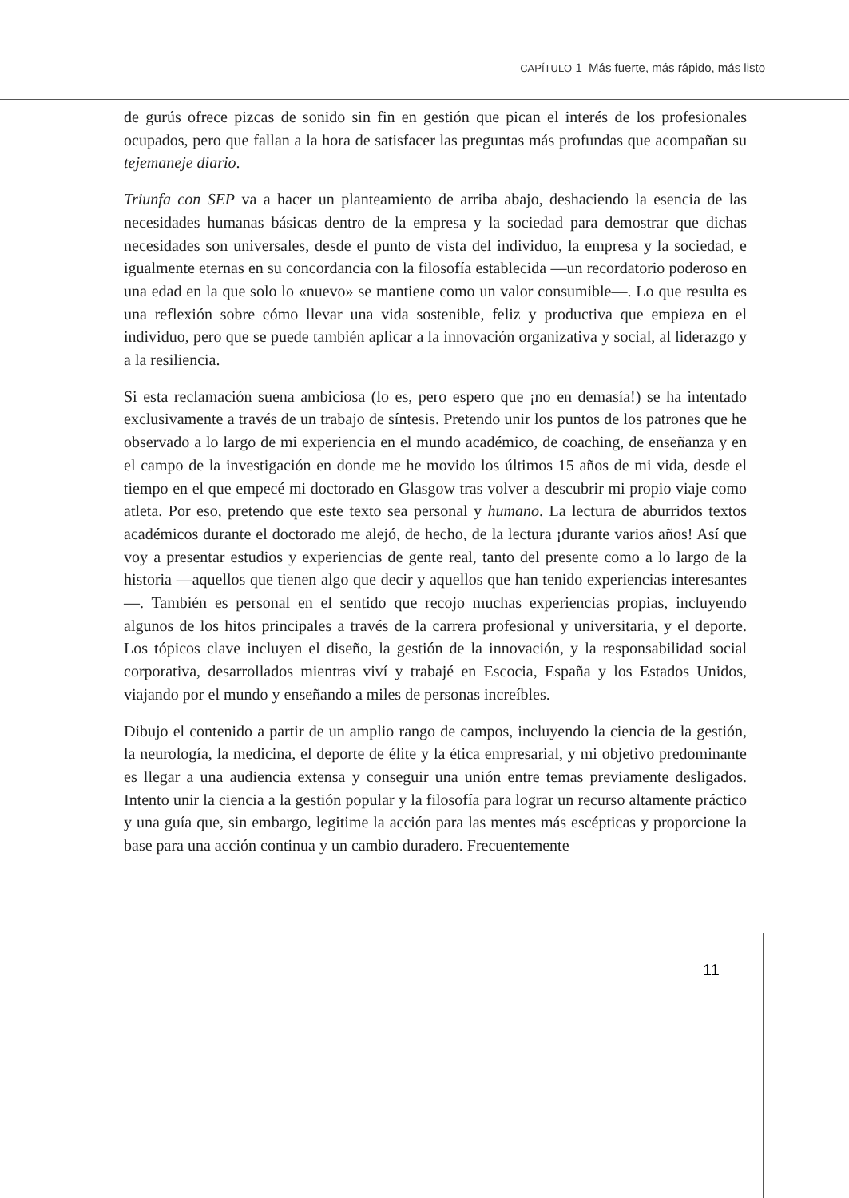CAPÍTULO 1 Más fuerte, más rápido, más listo
de gurús ofrece pizcas de sonido sin fin en gestión que pican el interés de los profesionales ocupados, pero que fallan a la hora de satisfacer las preguntas más profundas que acompañan su tejemaneje diario.
Triunfa con SEP va a hacer un planteamiento de arriba abajo, deshaciendo la esencia de las necesidades humanas básicas dentro de la empresa y la sociedad para demostrar que dichas necesidades son universales, desde el punto de vista del individuo, la empresa y la sociedad, e igualmente eternas en su concordancia con la filosofía establecida —un recordatorio poderoso en una edad en la que solo lo «nuevo» se mantiene como un valor consumible—. Lo que resulta es una reflexión sobre cómo llevar una vida sostenible, feliz y productiva que empieza en el individuo, pero que se puede también aplicar a la innovación organizativa y social, al liderazgo y a la resiliencia.
Si esta reclamación suena ambiciosa (lo es, pero espero que ¡no en demasía!) se ha intentado exclusivamente a través de un trabajo de síntesis. Pretendo unir los puntos de los patrones que he observado a lo largo de mi experiencia en el mundo académico, de coaching, de enseñanza y en el campo de la investigación en donde me he movido los últimos 15 años de mi vida, desde el tiempo en el que empecé mi doctorado en Glasgow tras volver a descubrir mi propio viaje como atleta. Por eso, pretendo que este texto sea personal y humano. La lectura de aburridos textos académicos durante el doctorado me alejó, de hecho, de la lectura ¡durante varios años! Así que voy a presentar estudios y experiencias de gente real, tanto del presente como a lo largo de la historia —aquellos que tienen algo que decir y aquellos que han tenido experiencias interesantes—. También es personal en el sentido que recojo muchas experiencias propias, incluyendo algunos de los hitos principales a través de la carrera profesional y universitaria, y el deporte. Los tópicos clave incluyen el diseño, la gestión de la innovación, y la responsabilidad social corporativa, desarrollados mientras viví y trabajé en Escocia, España y los Estados Unidos, viajando por el mundo y enseñando a miles de personas increíbles.
Dibujo el contenido a partir de un amplio rango de campos, incluyendo la ciencia de la gestión, la neurología, la medicina, el deporte de élite y la ética empresarial, y mi objetivo predominante es llegar a una audiencia extensa y conseguir una unión entre temas previamente desligados. Intento unir la ciencia a la gestión popular y la filosofía para lograr un recurso altamente práctico y una guía que, sin embargo, legitime la acción para las mentes más escépticas y proporcione la base para una acción continua y un cambio duradero. Frecuentemente
11